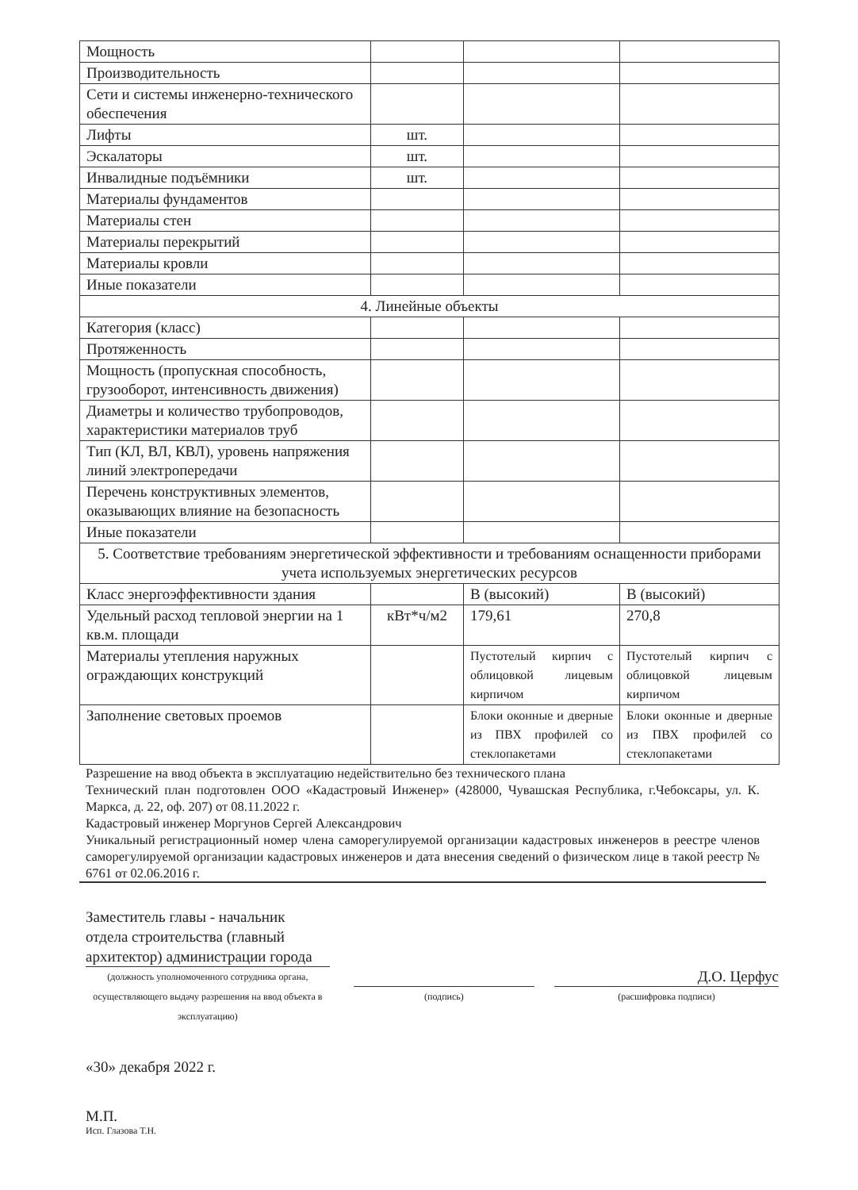| Мощность | | | |
| Производительность | | | |
| Сети и системы инженерно-технического обеспечения | | | |
| Лифты | шт. | | |
| Эскалаторы | шт. | | |
| Инвалидные подъёмники | шт. | | |
| Материалы фундаментов | | | |
| Материалы стен | | | |
| Материалы перекрытий | | | |
| Материалы кровли | | | |
| Иные показатели | | | |
| 4. Линейные объекты | | | |
| Категория (класс) | | | |
| Протяженность | | | |
| Мощность (пропускная способность, грузооборот, интенсивность движения) | | | |
| Диаметры и количество трубопроводов, характеристики материалов труб | | | |
| Тип (КЛ, ВЛ, КВЛ), уровень напряжения линий электропередачи | | | |
| Перечень конструктивных элементов, оказывающих влияние на безопасность | | | |
| Иные показатели | | | |
| 5. Соответствие требованиям энергетической эффективности и требованиям оснащенности приборами учета используемых энергетических ресурсов | | | |
| Класс энергоэффективности здания | | В (высокий) | В (высокий) |
| Удельный расход тепловой энергии на 1 кв.м. площади | кВт*ч/м2 | 179,61 | 270,8 |
| Материалы утепления наружных ограждающих конструкций | | Пустотелый кирпич с облицовкой лицевым кирпичом | Пустотелый кирпич с облицовкой лицевым кирпичом |
| Заполнение световых проемов | | Блоки оконные и дверные из ПВХ профилей со стеклопакетами | Блоки оконные и дверные из ПВХ профилей со стеклопакетами |
Разрешение на ввод объекта в эксплуатацию недействительно без технического плана
Технический план подготовлен ООО «Кадастровый Инженер» (428000, Чувашская Республика, г.Чебоксары, ул. К. Маркса, д. 22, оф. 207) от 08.11.2022 г.
Кадастровый инженер Моргунов Сергей Александрович
Уникальный регистрационный номер члена саморегулируемой организации кадастровых инженеров в реестре членов саморегулируемой организации кадастровых инженеров и дата внесения сведений о физическом лице в такой реестр № 6761 от 02.06.2016 г.
Заместитель главы - начальник отдела строительства (главный архитектор) администрации города
(должность уполномоченного сотрудника органа, осуществляющего выдачу разрешения на ввод объекта в эксплуатацию)
(подпись)
Д.О. Церфус
(расшифровка подписи)
«30» декабря 2022 г.
М.П.
Исп. Глазова Т.Н.